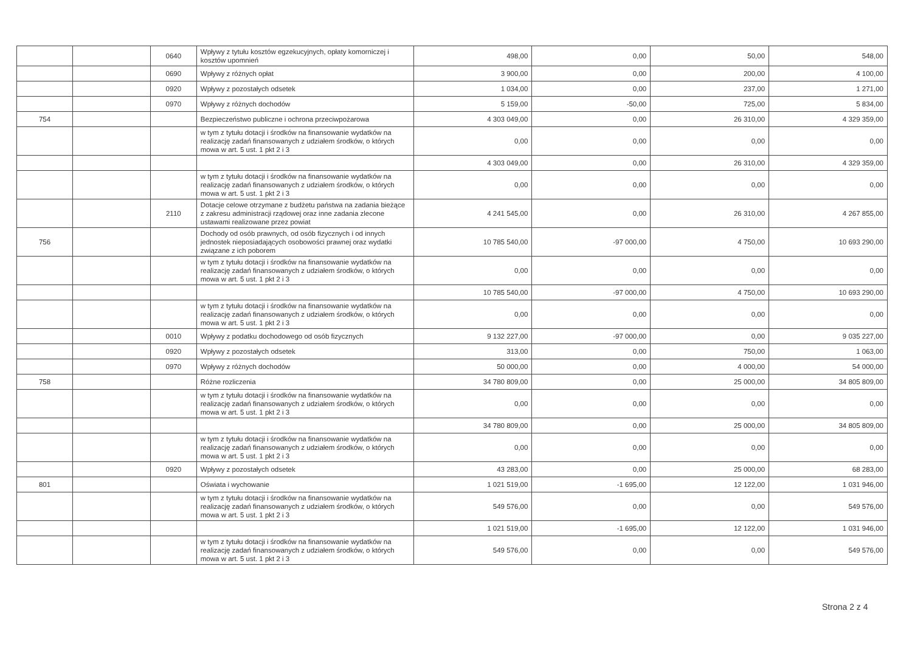| | | 0640 | Wpływy z tytułu kosztów egzekucyjnych, opłaty komorniczej i kosztów upomnień | 498,00 | 0,00 | 50,00 | 548,00 |
| | | 0690 | Wpływy z różnych opłat | 3 900,00 | 0,00 | 200,00 | 4 100,00 |
| | | 0920 | Wpływy z pozostałych odsetek | 1 034,00 | 0,00 | 237,00 | 1 271,00 |
| | | 0970 | Wpływy z różnych dochodów | 5 159,00 | -50,00 | 725,00 | 5 834,00 |
| 754 | | | Bezpieczeństwo publiczne i ochrona przeciwpożarowa | 4 303 049,00 | 0,00 | 26 310,00 | 4 329 359,00 |
| | | | w tym z tytułu dotacji i środków na finansowanie wydatków na realizację zadań finansowanych z udziałem środków, o których mowa w art. 5 ust. 1 pkt 2 i 3 | 0,00 | 0,00 | 0,00 | 0,00 |
| | | | | 4 303 049,00 | 0,00 | 26 310,00 | 4 329 359,00 |
| | | | w tym z tytułu dotacji i środków na finansowanie wydatków na realizację zadań finansowanych z udziałem środków, o których mowa w art. 5 ust. 1 pkt 2 i 3 | 0,00 | 0,00 | 0,00 | 0,00 |
| | | 2110 | Dotacje celowe otrzymane z budżetu państwa na zadania bieżące z zakresu administracji rządowej oraz inne zadania zlecone ustawami realizowane przez powiat | 4 241 545,00 | 0,00 | 26 310,00 | 4 267 855,00 |
| 756 | | | Dochody od osób prawnych, od osób fizycznych i od innych jednostek nieposiadających osobowości prawnej oraz wydatki związane z ich poborem | 10 785 540,00 | -97 000,00 | 4 750,00 | 10 693 290,00 |
| | | | w tym z tytułu dotacji i środków na finansowanie wydatków na realizację zadań finansowanych z udziałem środków, o których mowa w art. 5 ust. 1 pkt 2 i 3 | 0,00 | 0,00 | 0,00 | 0,00 |
| | | | | 10 785 540,00 | -97 000,00 | 4 750,00 | 10 693 290,00 |
| | | | w tym z tytułu dotacji i środków na finansowanie wydatków na realizację zadań finansowanych z udziałem środków, o których mowa w art. 5 ust. 1 pkt 2 i 3 | 0,00 | 0,00 | 0,00 | 0,00 |
| | | 0010 | Wpływy z podatku dochodowego od osób fizycznych | 9 132 227,00 | -97 000,00 | 0,00 | 9 035 227,00 |
| | | 0920 | Wpływy z pozostałych odsetek | 313,00 | 0,00 | 750,00 | 1 063,00 |
| | | 0970 | Wpływy z różnych dochodów | 50 000,00 | 0,00 | 4 000,00 | 54 000,00 |
| 758 | | | Różne rozliczenia | 34 780 809,00 | 0,00 | 25 000,00 | 34 805 809,00 |
| | | | w tym z tytułu dotacji i środków na finansowanie wydatków na realizację zadań finansowanych z udziałem środków, o których mowa w art. 5 ust. 1 pkt 2 i 3 | 0,00 | 0,00 | 0,00 | 0,00 |
| | | | | 34 780 809,00 | 0,00 | 25 000,00 | 34 805 809,00 |
| | | | w tym z tytułu dotacji i środków na finansowanie wydatków na realizację zadań finansowanych z udziałem środków, o których mowa w art. 5 ust. 1 pkt 2 i 3 | 0,00 | 0,00 | 0,00 | 0,00 |
| | | 0920 | Wpływy z pozostałych odsetek | 43 283,00 | 0,00 | 25 000,00 | 68 283,00 |
| 801 | | | Oświata i wychowanie | 1 021 519,00 | -1 695,00 | 12 122,00 | 1 031 946,00 |
| | | | w tym z tytułu dotacji i środków na finansowanie wydatków na realizację zadań finansowanych z udziałem środków, o których mowa w art. 5 ust. 1 pkt 2 i 3 | 549 576,00 | 0,00 | 0,00 | 549 576,00 |
| | | | | 1 021 519,00 | -1 695,00 | 12 122,00 | 1 031 946,00 |
| | | | w tym z tytułu dotacji i środków na finansowanie wydatków na realizację zadań finansowanych z udziałem środków, o których mowa w art. 5 ust. 1 pkt 2 i 3 | 549 576,00 | 0,00 | 0,00 | 549 576,00 |
Strona 2 z 4